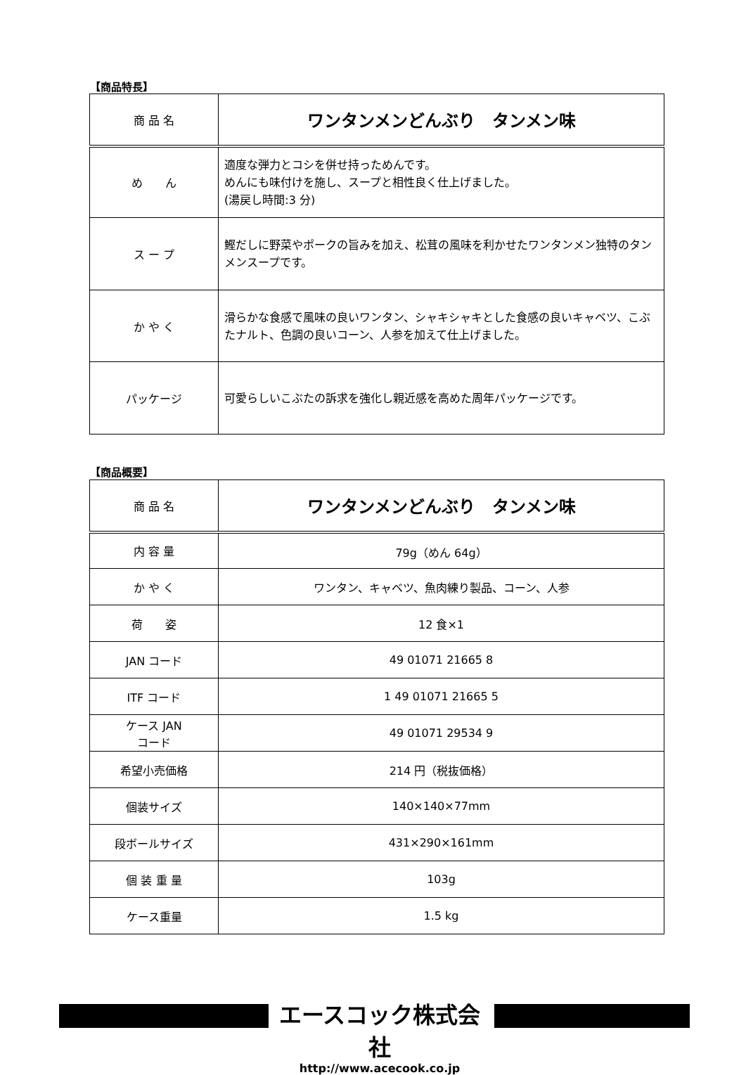【商品特長】
| 商 品 名 | ワンタンメンどんぶり タンメン味 |
| め ん | 適度な弾力とコシを併せ持っためんです。 めんにも味付けを施し、スープと相性良く仕上げました。 (湯戻し時間:3 分) |
| ス ー プ | 鰹だしに野菜やポークの旨みを加え、松茸の風味を利かせたワンタンメン独特のタンメンスープです。 |
| か や く | 滑らかな食感で風味の良いワンタン、シャキシャキとした食感の良いキャベツ、こぶたナルト、色調の良いコーン、人参を加えて仕上げました。 |
| パッケージ | 可愛らしいこぶたの訴求を強化し親近感を高めた周年パッケージです。 |
【商品概要】
| 商 品 名 | ワンタンメンどんぶり タンメン味 |
| 内 容 量 | 79g（めん 64g） |
| か や く | ワンタン、キャベツ、魚肉練り製品、コーン、人参 |
| 荷 姿 | 12 食×1 |
| JAN コード | 49 01071 21665 8 |
| ITF コード | 1 49 01071 21665 5 |
| ケース JAN コード | 49 01071 29534 9 |
| 希望小売価格 | 214 円（税抜価格） |
| 個装サイズ | 140×140×77mm |
| 段ボールサイズ | 431×290×161mm |
| 個 装 重 量 | 103g |
| ケース重量 | 1.5 kg |
エースコック株式会社
http://www.acecook.co.jp